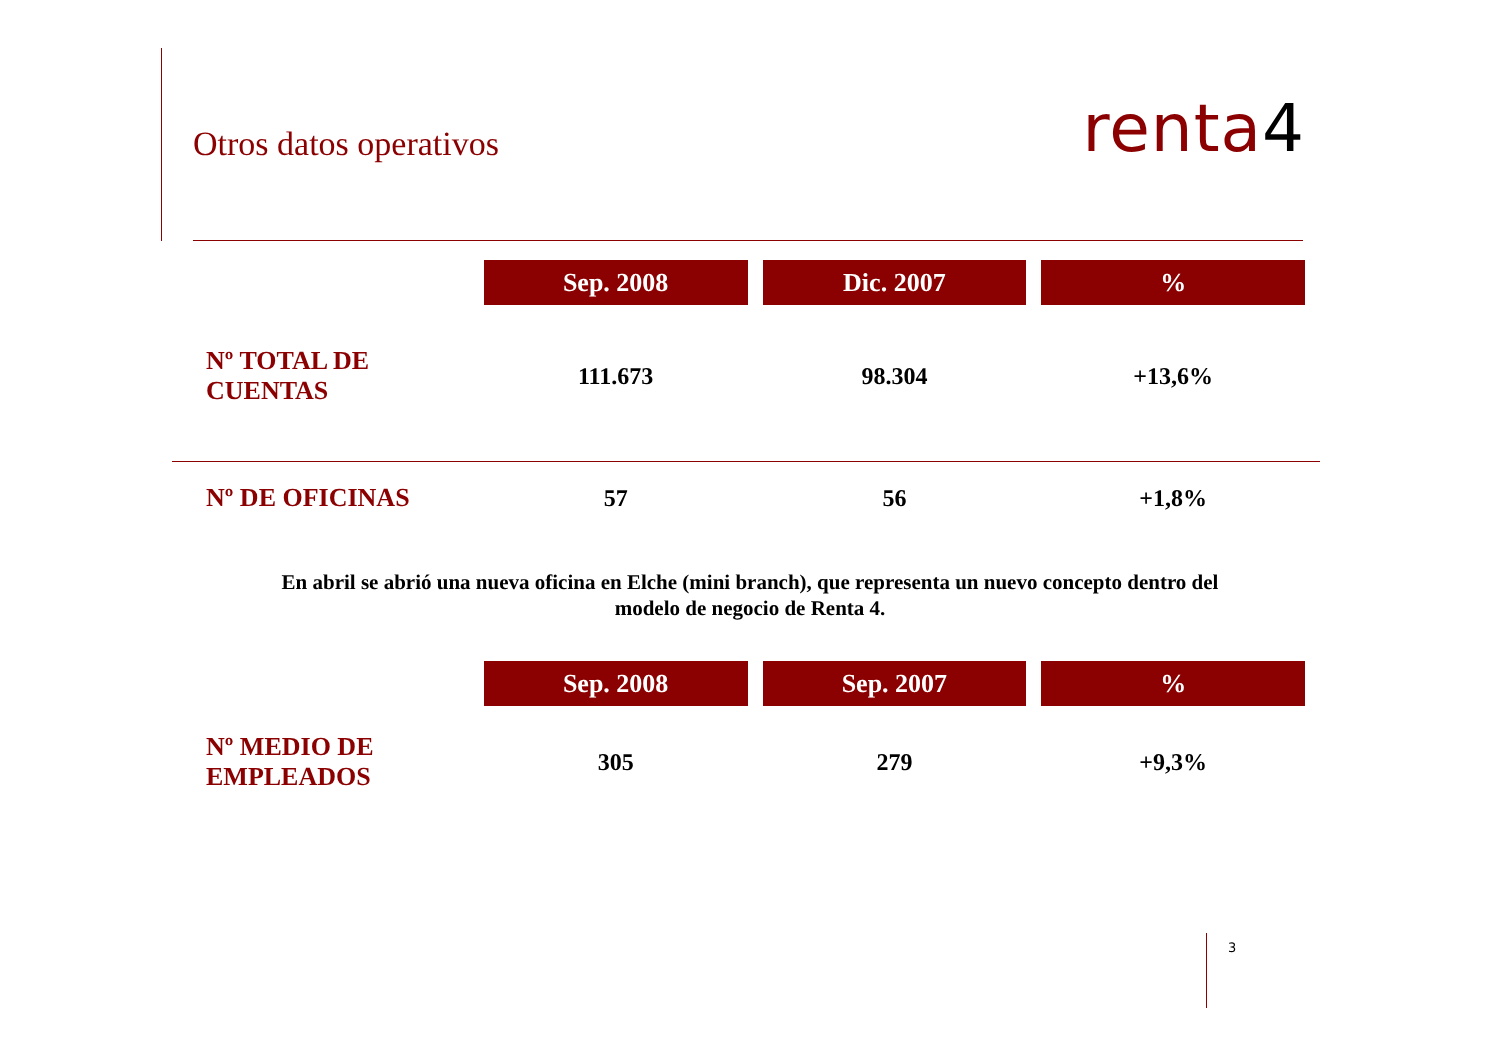Otros datos operativos
renta4
| | Sep. 2008 | Dic. 2007 | % |
| --- | --- | --- | --- |
| Nº TOTAL DE CUENTAS | 111.673 | 98.304 | +13,6% |
| Nº DE OFICINAS | 57 | 56 | +1,8% |
En abril se abrió una nueva oficina en Elche (mini branch), que representa un nuevo concepto dentro del modelo de negocio de Renta 4.
| | Sep. 2008 | Sep. 2007 | % |
| --- | --- | --- | --- |
| Nº MEDIO DE EMPLEADOS | 305 | 279 | +9,3% |
3